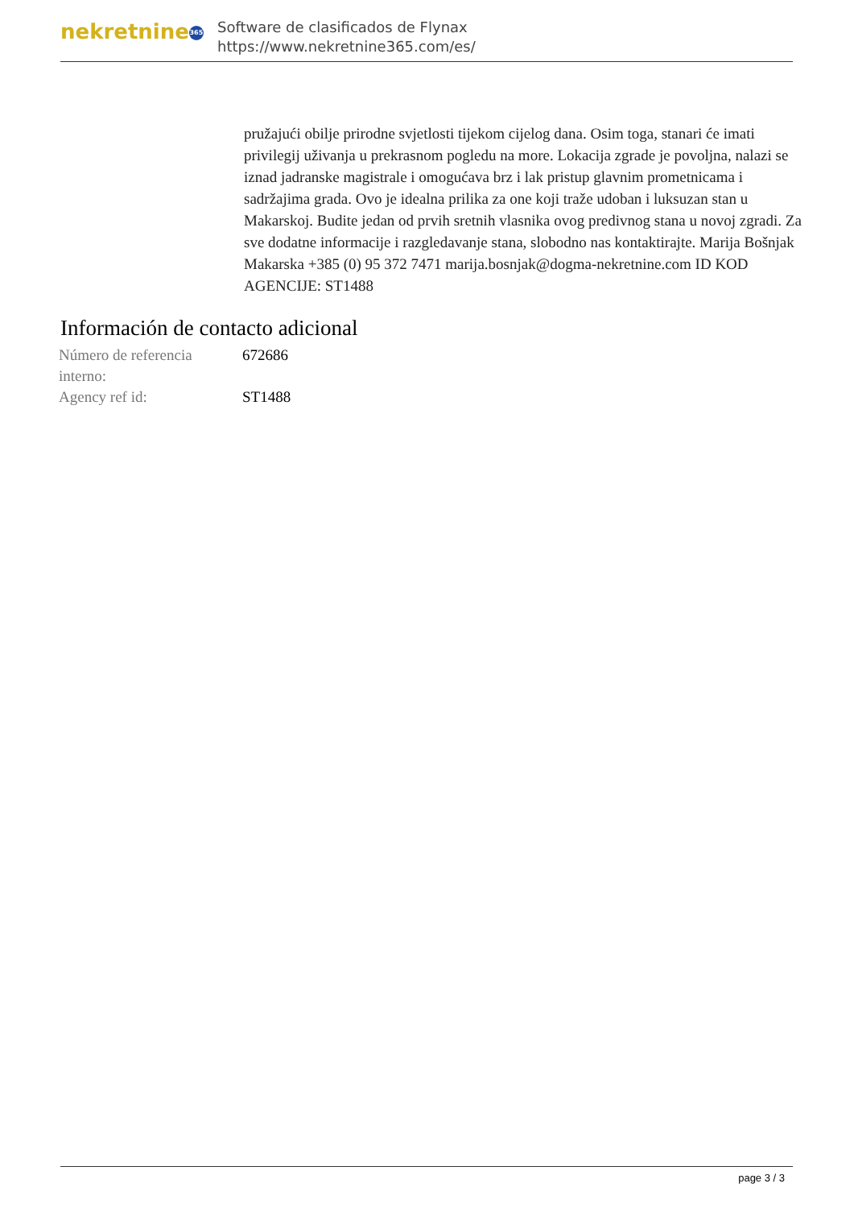nekretnine 365
Software de clasificados de Flynax
https://www.nekretnine365.com/es/
pružajući obilje prirodne svjetlosti tijekom cijelog dana. Osim toga, stanari će imati privilegij uživanja u prekrasnom pogledu na more. Lokacija zgrade je povoljna, nalazi se iznad jadranske magistrale i omogućava brz i lak pristup glavnim prometnicama i sadržajima grada. Ovo je idealna prilika za one koji traže udoban i luksuzan stan u Makarskoj. Budite jedan od prvih sretnih vlasnika ovog predivnog stana u novoj zgradi. Za sve dodatne informacije i razgledavanje stana, slobodno nas kontaktirajte. Marija Bošnjak Makarska +385 (0) 95 372 7471 marija.bosnjak@dogma-nekretnine.com ID KOD AGENCIJE: ST1488
Información de contacto adicional
| Número de referencia interno: | 672686 |
| Agency ref id: | ST1488 |
page 3 / 3